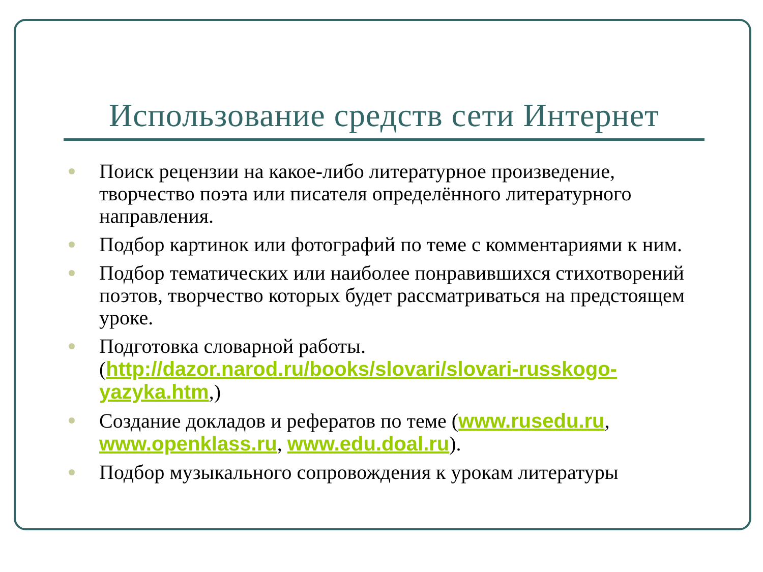Использование средств сети Интернет
Поиск рецензии на какое-либо литературное произведение, творчество поэта или писателя определённого литературного направления.
Подбор картинок или фотографий по теме с комментариями к ним.
Подбор тематических или наиболее понравившихся стихотворений поэтов, творчество которых будет рассматриваться на предстоящем уроке.
Подготовка словарной работы. (http://dazor.narod.ru/books/slovari/slovari-russkogo-yazyka.htm,)
Создание докладов и рефератов по теме (www.rusedu.ru, www.openklass.ru, www.edu.doal.ru).
Подбор музыкального сопровождения к урокам литературы